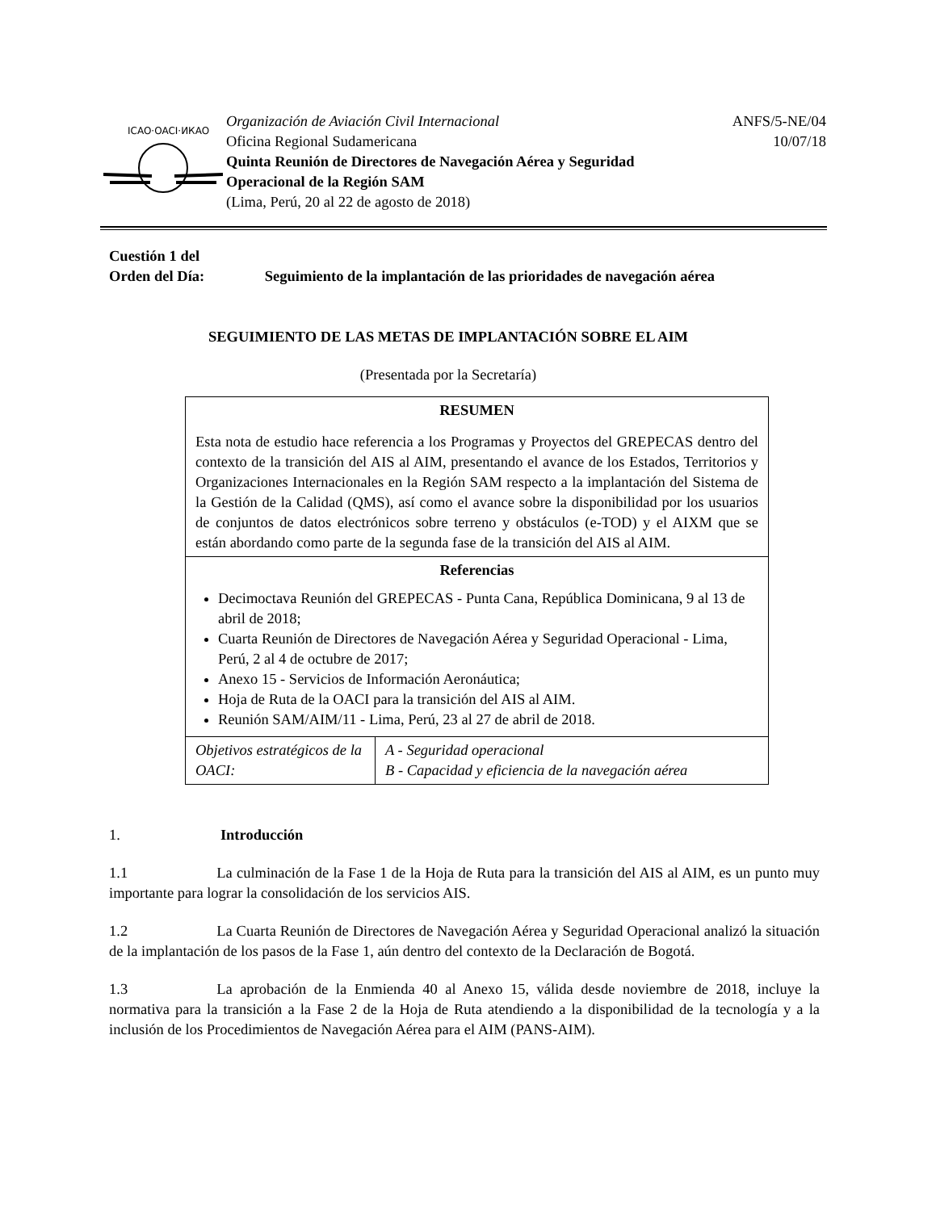ICAO·OACI·ИКАО
Organización de Aviación Civil Internacional
Oficina Regional Sudamericana
Quinta Reunión de Directores de Navegación Aérea y Seguridad
Operacional de la Región SAM
(Lima, Perú, 20 al 22 de agosto de 2018)
ANFS/5-NE/04
10/07/18
Cuestión 1 del
Orden del Día: Seguimiento de la implantación de las prioridades de navegación aérea
SEGUIMIENTO DE LAS METAS DE IMPLANTACIÓN SOBRE EL AIM
(Presentada por la Secretaría)
| RESUMEN Esta nota de estudio hace referencia a los Programas y Proyectos del GREPECAS dentro del contexto de la transición del AIS al AIM, presentando el avance de los Estados, Territorios y Organizaciones Internacionales en la Región SAM respecto a la implantación del Sistema de la Gestión de la Calidad (QMS), así como el avance sobre la disponibilidad por los usuarios de conjuntos de datos electrónicos sobre terreno y obstáculos (e-TOD) y el AIXM que se están abordando como parte de la segunda fase de la transición del AIS al AIM. | |
| Referencias Decimoctava Reunión del GREPECAS - Punta Cana, República Dominicana, 9 al 13 de abril de 2018; Cuarta Reunión de Directores de Navegación Aérea y Seguridad Operacional - Lima, Perú, 2 al 4 de octubre de 2017; Anexo 15 - Servicios de Información Aeronáutica; Hoja de Ruta de la OACI para la transición del AIS al AIM. Reunión SAM/AIM/11 - Lima, Perú, 23 al 27 de abril de 2018. | |
| Objetivos estratégicos de la OACI: | A - Seguridad operacional B - Capacidad y eficiencia de la navegación aérea |
1. Introducción
1.1 La culminación de la Fase 1 de la Hoja de Ruta para la transición del AIS al AIM, es un punto muy importante para lograr la consolidación de los servicios AIS.
1.2 La Cuarta Reunión de Directores de Navegación Aérea y Seguridad Operacional analizó la situación de la implantación de los pasos de la Fase 1, aún dentro del contexto de la Declaración de Bogotá.
1.3 La aprobación de la Enmienda 40 al Anexo 15, válida desde noviembre de 2018, incluye la normativa para la transición a la Fase 2 de la Hoja de Ruta atendiendo a la disponibilidad de la tecnología y a la inclusión de los Procedimientos de Navegación Aérea para el AIM (PANS-AIM).